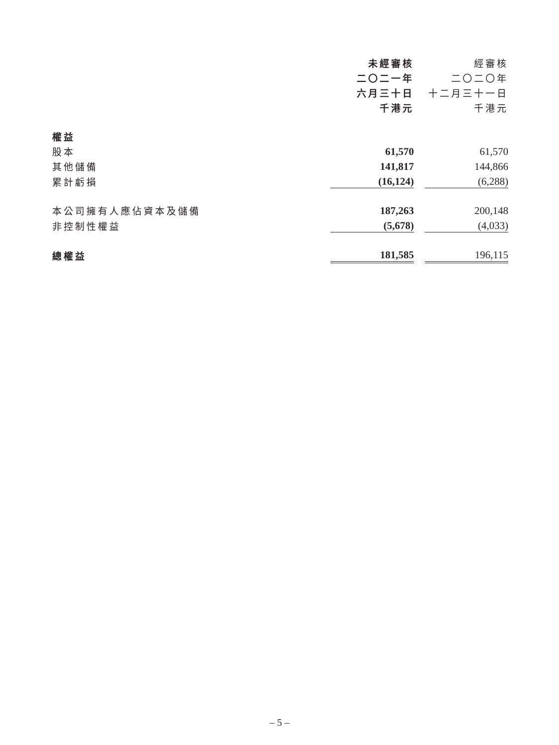| | 未經審核 | | 經審核 |
| --- | --- | --- | --- |
| | 二〇二一年 | | 二〇二〇年 |
| | 六月三十日 | | 十二月三十一日 |
| | 千港元 | | 千港元 |
| 權益 | | | |
| 股本 | 61,570 | | 61,570 |
| 其他儲備 | 141,817 | | 144,866 |
| 累計虧損 | (16,124) | | (6,288) |
| 本公司擁有人應佔資本及儲備 | 187,263 | | 200,148 |
| 非控制性權益 | (5,678) | | (4,033) |
| 總權益 | 181,585 | | 196,115 |
– 5 –